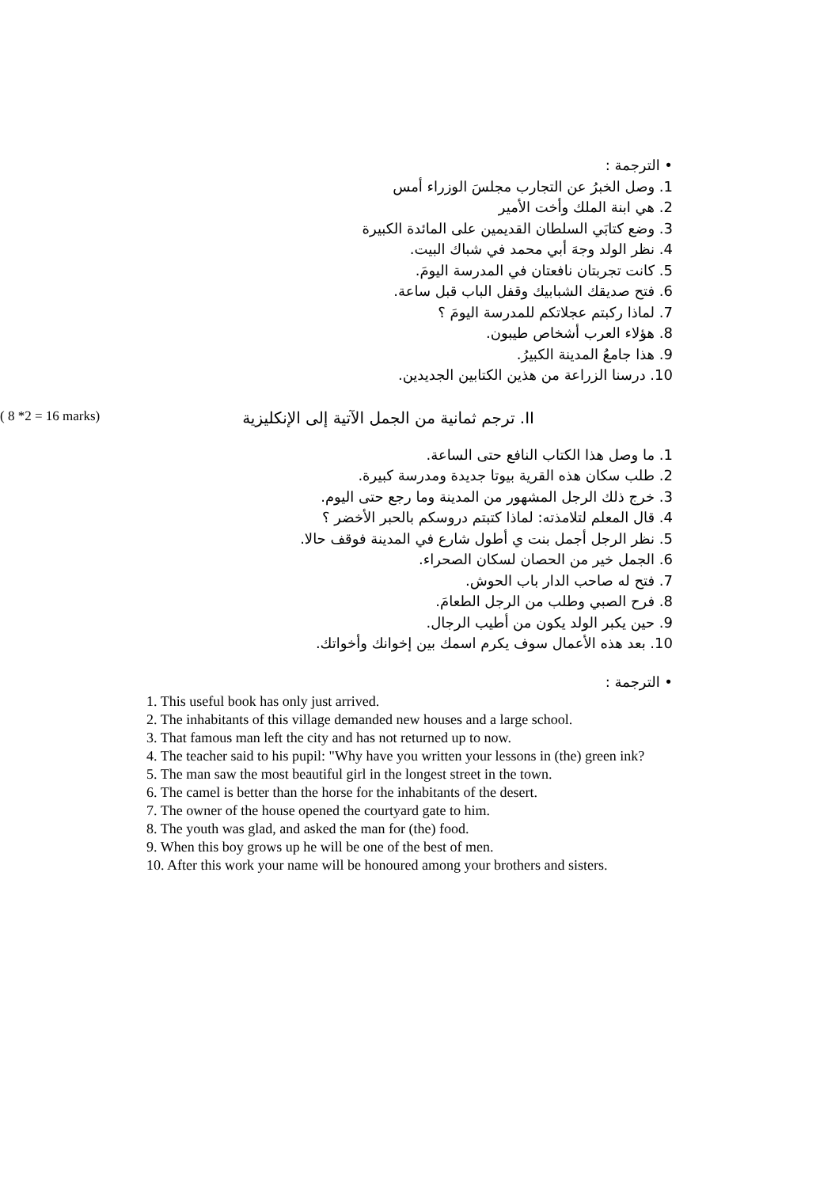• الترجمة :
1. وصل الخبرُ عن التجارب مجلسَ الوزراء أمس
2. هي ابنة الملك وأخت الأمير
3. وضع كتابَي السلطان القديمين على المائدة الكبيرة
4. نظر الولد وجهَ أبي محمد في شباك البيت.
5. كانت تجربتان نافعتان في المدرسة اليومَ.
6. فتح صديقك الشبابيك وقفل الباب قبل ساعة.
7. لماذا ركبتم عجلاتكم للمدرسة اليومَ ؟
8. هؤلاء العرب أشخاص طيبون.
9. هذا جامعُ المدينة الكبيرُ.
10. درسنا الزراعة من هذين الكتابين الجديدين.
II. ترجم ثمانية من الجمل الآتية إلى الإنكليزية ( 8 *2 = 16 marks)
1. ما وصل هذا الكتاب النافع حتى الساعة.
2. طلب سكان هذه القرية بيوتا جديدة ومدرسة كبيرة.
3. خرج ذلك الرجل المشهور من المدينة وما رجع حتى اليوم.
4. قال المعلم لتلامذته: لماذا كتبتم دروسكم بالحبر الأخضر ؟
5. نظر الرجل أجمل بنت ي أطول شارع في المدينة فوقف حالا.
6. الجمل خير من الحصان لسكان الصحراء.
7. فتح له صاحب الدار باب الحوش.
8. فرح الصبي وطلب من الرجل الطعامَ.
9. حين يكبر الولد يكون من أطيب الرجال.
10. بعد هذه الأعمال سوف يكرم اسمك بين إخوانك وأخواتك.
• الترجمة :
1. This useful book has only just arrived.
2. The inhabitants of this village demanded new houses and a large school.
3. That famous man left the city and has not returned up to now.
4. The teacher said to his pupil: "Why have you written your lessons in (the) green ink?
5. The man saw the most beautiful girl in the longest street in the town.
6. The camel is better than the horse for the inhabitants of the desert.
7. The owner of the house opened the courtyard gate to him.
8. The youth was glad, and asked the man for (the) food.
9. When this boy grows up he will be one of the best of men.
10. After this work your name will be honoured among your brothers and sisters.